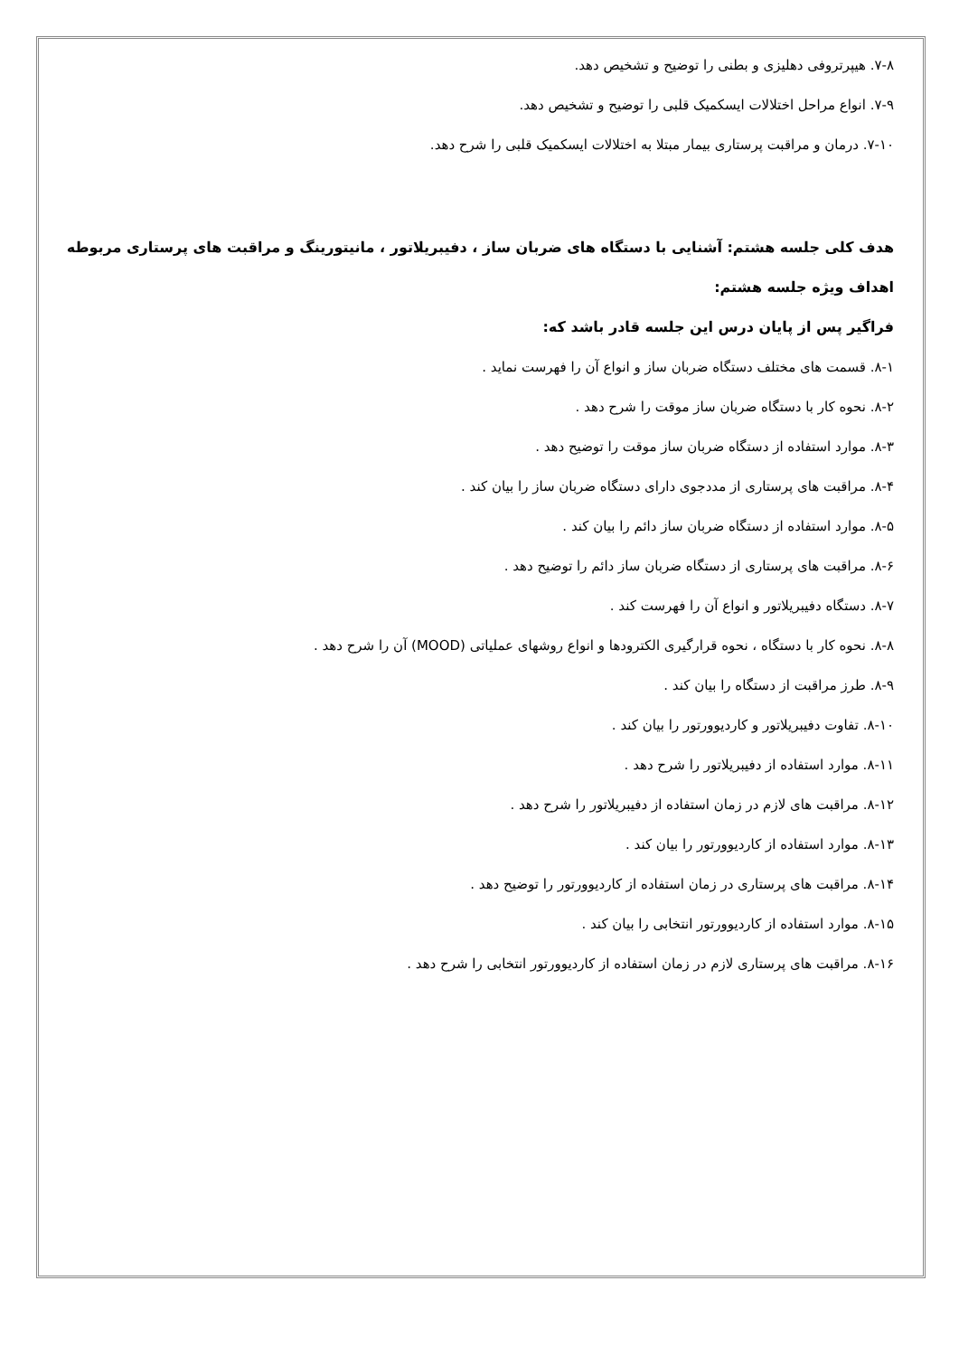۷-۸. هیپرتروفی دهلیزی و بطنی را توضیح و تشخیص دهد.
۷-۹. انواع مراحل اختلالات ایسکمیک قلبی را توضیح و تشخیص دهد.
۷-۱۰. درمان و مراقبت پرستاری بیمار مبتلا به اختلالات ایسکمیک قلبی را شرح دهد.
هدف کلی جلسه هشتم: آشنایی با دستگاه های ضربان ساز ، دفیبریلاتور ، مانیتورینگ و مراقبت های پرستاری مربوطه
اهداف ویژه جلسه هشتم:
فراگیر پس از پایان درس این جلسه قادر باشد که:
۸-۱. قسمت های مختلف دستگاه ضربان ساز و انواع آن را فهرست نماید .
۸-۲. نحوه کار با دستگاه ضربان ساز موقت را شرح دهد .
۸-۳. موارد استفاده از دستگاه ضربان ساز موقت را توضیح دهد .
۸-۴. مراقبت های پرستاری از مددجوی دارای دستگاه ضربان ساز را بیان کند .
۸-۵. موارد استفاده از دستگاه ضربان ساز دائم را بیان کند .
۸-۶. مراقبت های پرستاری از دستگاه ضربان ساز دائم را توضیح دهد .
۸-۷. دستگاه دفیبریلاتور و انواع آن را فهرست کند .
۸-۸. نحوه کار با دستگاه ، نحوه قرارگیری الکترودها و انواع روشهای عملیاتی (MOOD) آن را شرح دهد .
۸-۹. طرز مراقبت از دستگاه را بیان کند .
۸-۱۰. تفاوت دفیبریلاتور و کاردیوورتور را بیان کند .
۸-۱۱. موارد استفاده از دفیبریلاتور را شرح دهد .
۸-۱۲. مراقبت های لازم در زمان استفاده از دفیبریلاتور را شرح دهد .
۸-۱۳. موارد استفاده از کاردیوورتور را بیان کند .
۸-۱۴. مراقبت های پرستاری در زمان استفاده از کاردیوورتور را توضیح دهد .
۸-۱۵. موارد استفاده از کاردیوورتور انتخابی را بیان کند .
۸-۱۶. مراقبت های پرستاری لازم در زمان استفاده از کاردیوورتور انتخابی را شرح دهد .